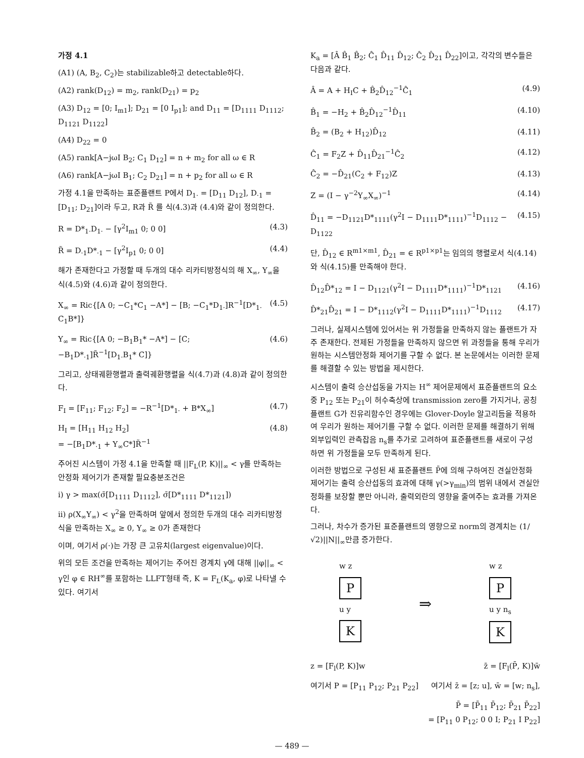가정 4.1
(A1) (A, B<sub>2</sub>, C<sub>2</sub>)는 stabilizable하고 detectable하다.
(A2) rank(D<sub>12</sub>) = m<sub>2</sub>, rank(D<sub>21</sub>) = p<sub>2</sub>
(A3) D<sub>12</sub> = [0; I<sub>m1</sub>]; D<sub>21</sub> = [0 I<sub>p1</sub>]; and D<sub>11</sub> = [D<sub>1111</sub> D<sub>1112</sub>; D<sub>1121</sub> D<sub>1122</sub>]
(A4) D<sub>22</sub> = 0
(A5) rank[A−jωI B<sub>2</sub>; C<sub>1</sub> D<sub>12</sub>] = n + m<sub>2</sub> for all ω ∈ R
(A6) rank[A−jωI B<sub>1</sub>; C<sub>2</sub> D<sub>21</sub>] = n + p<sub>2</sub> for all ω ∈ R
가정 4.1을 만족하는 표준플랜트 P에서 D<sub>1·</sub> = [D<sub>11</sub> D<sub>12</sub>], D<sub>·1</sub> = [D<sub>11</sub>; D<sub>21</sub>]이라 두고, R과 R̃ 를 식(4.3)과 (4.4)와 같이 정의한다.
R = D*<sub>1·</sub>D<sub>1·</sub> − [γ<sup>2</sup>I<sub>m1</sub> 0; 0 0] (4.3)
R̃ = D<sub>·1</sub>D*<sub>·1</sub> − [γ<sup>2</sup>I<sub>p1</sub> 0; 0 0] (4.4)
해가 존재한다고 가정할 때 두개의 대수 리카티방정식의 해 X<sub>∞</sub>, Y<sub>∞</sub>을 식(4.5)와 (4.6)과 같이 정의한다.
X<sub>∞</sub> = Ric{[A 0; −C<sub>1</sub>*C<sub>1</sub> −A*] − [B; −C<sub>1</sub>*D<sub>1·</sub>]R<sup>−1</sup>[D*<sub>1·</sub> C<sub>1</sub>B*]} (4.5)
Y<sub>∞</sub> = Ric{[A 0; −B<sub>1</sub>B<sub>1</sub>* −A*] − [C; −B<sub>1</sub>D*<sub>·1</sub>]R̃<sup>−1</sup>[D<sub>1·</sub>B<sub>1</sub>* C]} (4.6)
그리고, 상태궤환행렬과 출력궤환행렬을 식(4.7)과 (4.8)과 같이 정의한다.
F<sub>I</sub> = [F<sub>11</sub>; F<sub>12</sub>; F<sub>2</sub>] = −R<sup>−1</sup>[D*<sub>1·</sub> + B*X<sub>∞</sub>] (4.7)
H<sub>I</sub> = [H<sub>11</sub> H<sub>12</sub> H<sub>2</sub>]
= −[B<sub>1</sub>D*<sub>·1</sub> + Y<sub>∞</sub>C*]R̃<sup>−1</sup> (4.8)
주어진 시스템이 가정 4.1을 만족할 때 ||F<sub>L</sub>(P, K)||<sub>∞</sub> < γ를 만족하는 안정화 제어기가 존재할 필요충분조건은
i) γ > max(σ̄[D<sub>1111</sub> D<sub>1112</sub>], σ̄[D*<sub>1111</sub> D*<sub>1121</sub>])
ii) ρ(X<sub>∞</sub>Y<sub>∞</sub>) < γ<sup>2</sup>을 만족하며 앞에서 정의한 두개의 대수 리카티방정식을 만족하는 X<sub>∞</sub> ≥ 0, Y<sub>∞</sub> ≥ 0가 존재한다
이며, 여기서 ρ(·)는 가장 큰 고유치(largest eigenvalue)이다.
위의 모든 조건을 만족하는 제어기는 주어진 경계치 γ에 대해 ||φ||<sub>∞</sub> < γ인 φ ∈ RH<sup>∞</sup>를 포함하는 LLFT형태 즉, K = F<sub>L</sub>(K<sub>a</sub>, φ)로 나타낼 수 있다. 여기서
K<sub>a</sub> = [Â B̂<sub>1</sub> B̂<sub>2</sub>; Ĉ<sub>1</sub> D̂<sub>11</sub> D̂<sub>12</sub>; Ĉ<sub>2</sub> D̂<sub>21</sub> D̂<sub>22</sub>]이고, 각각의 변수들은 다음과 같다.
Â = A + H<sub>I</sub>C + B̂<sub>2</sub>D̂<sub>12</sub><sup>−1</sup>Ĉ<sub>1</sub> (4.9)
B̂<sub>1</sub> = −H<sub>2</sub> + B̂<sub>2</sub>D̂<sub>12</sub><sup>−1</sup>D̂<sub>11</sub> (4.10)
B̂<sub>2</sub> = (B<sub>2</sub> + H<sub>12</sub>)D̂<sub>12</sub> (4.11)
Ĉ<sub>1</sub> = F<sub>2</sub>Z + D̂<sub>11</sub>D̂<sub>21</sub><sup>−1</sup>Ĉ<sub>2</sub> (4.12)
Ĉ<sub>2</sub> = −D̂<sub>21</sub>(C<sub>2</sub> + F<sub>12</sub>)Z (4.13)
Z = (I − γ<sup>−2</sup>Y<sub>∞</sub>X<sub>∞</sub>)<sup>−1</sup> (4.14)
D̂<sub>11</sub> = −D<sub>1121</sub>D*<sub>1111</sub>(γ<sup>2</sup>I − D<sub>1111</sub>D*<sub>1111</sub>)<sup>−1</sup>D<sub>1112</sub> − D<sub>1122</sub> (4.15)
단, D̂<sub>12</sub> ∈ R<sup>m1×m1</sup>, D̂<sub>21</sub> = ∈ R<sup>p1×p1</sup>는 임의의 행렬로서 식(4.14)와 식(4.15)를 만족해야 한다.
D̂<sub>12</sub>D̂*<sub>12</sub> = I − D<sub>1121</sub>(γ<sup>2</sup>I − D<sub>1111</sub>D*<sub>1111</sub>)<sup>−1</sup>D*<sub>1121</sub> (4.16)
D̂*<sub>21</sub>D̂<sub>21</sub> = I − D*<sub>1112</sub>(γ<sup>2</sup>I − D<sub>1111</sub>D*<sub>1111</sub>)<sup>−1</sup>D<sub>1112</sub> (4.17)
그러나, 실제시스템에 있어서는 위 가정들을 만족하지 않는 플랜트가 자주 존재한다. 전제된 가정들을 만족하지 않으면 위 과정들을 통해 우리가 원하는 시스템안정화 제어기를 구할 수 없다. 본 논문에서는 이러한 문제를 해결할 수 있는 방법을 제시한다.
시스템이 출력 승산섭동을 가지는 H<sup>∞</sup> 제어문제에서 표준플랜트의 요소중 P<sub>12</sub> 또는 P<sub>21</sub>이 허수축상에 transmission zero를 가지거나, 공칭플랜트 G가 진유리함수인 경우에는 Glover-Doyle 알고리듬을 적용하여 우리가 원하는 제어기를 구할 수 없다. 이러한 문제를 해결하기 위해 외부입력인 관측잡음 n<sub>s</sub>를 추가로 고려하여 표준플랜트를 새로이 구성하면 위 가정들을 모두 만족하게 된다.
이러한 방법으로 구성된 새 표준플랜트 P̄에 의해 구하여진 견실안정화 제어기는 출력 승산섭동의 효과에 대해 γ(>γ<sub>min</sub>)의 범위 내에서 견실안정화를 보장할 뿐만 아니라, 출력외란의 영향을 줄여주는 효과를 가져온다.
그러나, 차수가 증가된 표준플랜트의 영향으로 norm의 경계치는 (1/√2)||N||<sub>∞</sub>만큼 증가한다.
w z
P
u y
K
⇒
w z
P
u y n<sub>s</sub>
K
z = [F<sub>l</sub>(P, K)]w z̄ = [F<sub>l</sub>(P̄, K)]w̄
여기서 P = [P<sub>11</sub> P<sub>12</sub>; P<sub>21</sub> P<sub>22</sub>] 여기서 z̄ = [z; u], w̄ = [w; n<sub>s</sub>],
P̄ = [P̄<sub>11</sub> P̄<sub>12</sub>; P̄<sub>21</sub> P̄<sub>22</sub>]
= [P<sub>11</sub> 0 P<sub>12</sub>; 0 0 I; P<sub>21</sub> I P<sub>22</sub>]
— 489 —